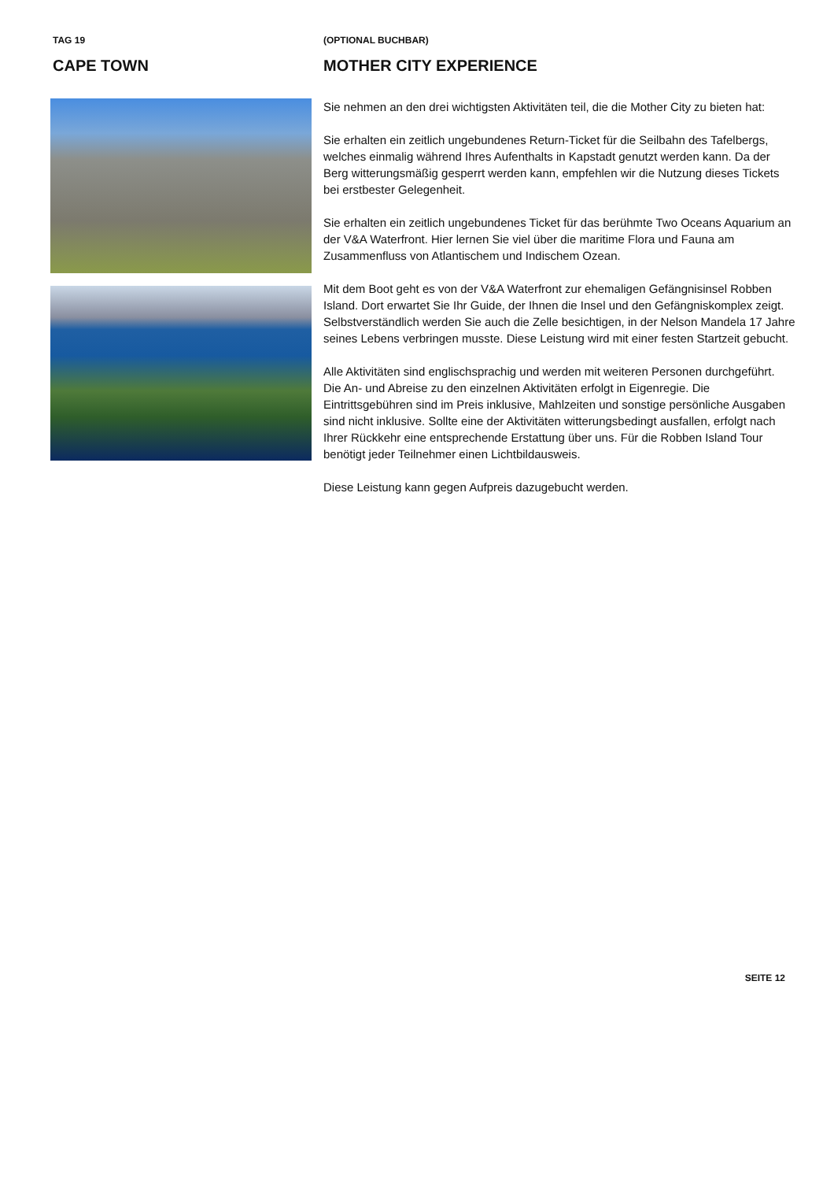TAG 19
CAPE TOWN
(OPTIONAL BUCHBAR)
MOTHER CITY EXPERIENCE
Sie nehmen an den drei wichtigsten Aktivitäten teil, die die Mother City zu bieten hat:
Sie erhalten ein zeitlich ungebundenes Return-Ticket für die Seilbahn des Tafelbergs, welches einmalig während Ihres Aufenthalts in Kapstadt genutzt werden kann. Da der Berg witterungsmäßig gesperrt werden kann, empfehlen wir die Nutzung dieses Tickets bei erstbester Gelegenheit.
Sie erhalten ein zeitlich ungebundenes Ticket für das berühmte Two Oceans Aquarium an der V&A Waterfront. Hier lernen Sie viel über die maritime Flora und Fauna am Zusammenfluss von Atlantischem und Indischem Ozean.
Mit dem Boot geht es von der V&A Waterfront zur ehemaligen Gefängnisinsel Robben Island. Dort erwartet Sie Ihr Guide, der Ihnen die Insel und den Gefängniskomplex zeigt. Selbstverständlich werden Sie auch die Zelle besichtigen, in der Nelson Mandela 17 Jahre seines Lebens verbringen musste. Diese Leistung wird mit einer festen Startzeit gebucht.
Alle Aktivitäten sind englischsprachig und werden mit weiteren Personen durchgeführt. Die An- und Abreise zu den einzelnen Aktivitäten erfolgt in Eigenregie. Die Eintrittsgebühren sind im Preis inklusive, Mahlzeiten und sonstige persönliche Ausgaben sind nicht inklusive. Sollte eine der Aktivitäten witterungsbedingt ausfallen, erfolgt nach Ihrer Rückkehr eine entsprechende Erstattung über uns. Für die Robben Island Tour benötigt jeder Teilnehmer einen Lichtbildausweis.
Diese Leistung kann gegen Aufpreis dazugebucht werden.
SEITE 12